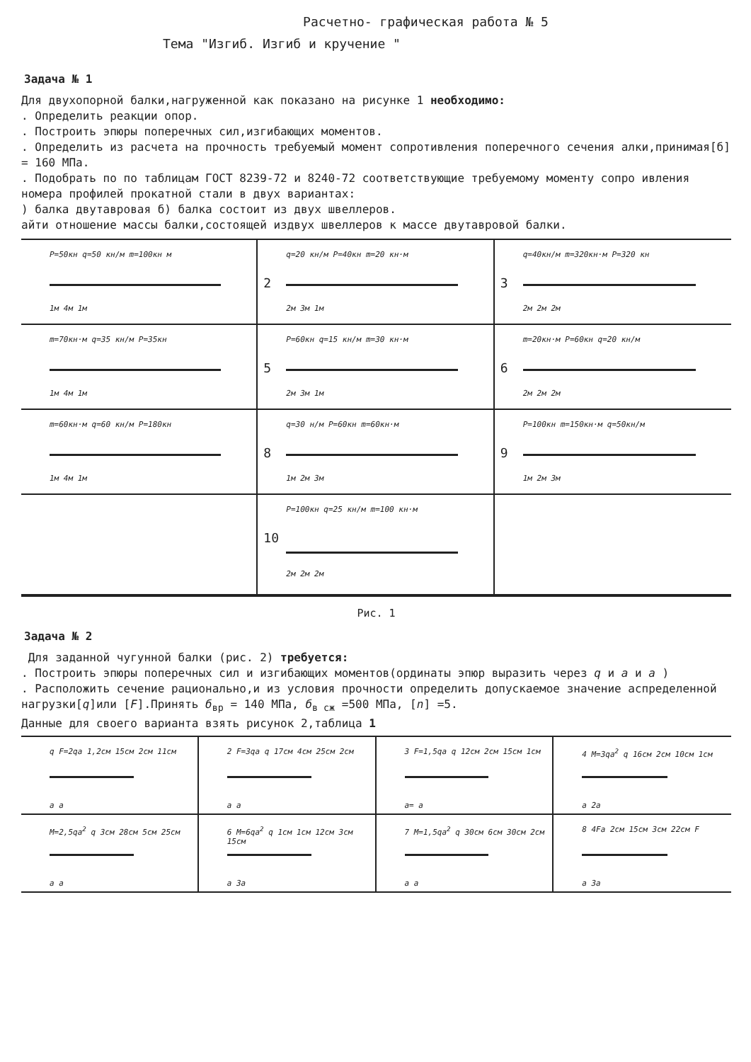Расчетно- графическая работа № 5
Тема "Изгиб. Изгиб и кручение "
Задача № 1
Для двухопорной балки,нагруженной как показано на рисунке 1 необходимо:
. Определить реакции опор.
. Построить эпюры поперечных сил,изгибающих моментов.
. Определить из расчета на прочность требуемый момент сопротивления поперечного сечения алки,принимая[б] = 160 МПа.
. Подобрать по по таблицам ГОСТ 8239-72 и 8240-72 соответствующие требуемому моменту сопро ивления номера профилей прокатной стали в двух вариантах:
) балка двутавровая б) балка состоит из двух швеллеров.
айти отношение массы балки,состоящей издвух швеллеров к массе двутавровой балки.
P=50кн q=50 кн/м m=100кн м
1м 4м 1м
2
q=20 кн/м P=40кн m=20 кн·м
2м 3м 1м
3
q=40кн/м m=320кн·м P=320 кн
2м 2м 2м
m=70кн·м q=35 кн/м P=35кн
1м 4м 1м
5
P=60кн q=15 кн/м m=30 кн·м
2м 3м 1м
6
m=20кн·м P=60кн q=20 кн/м
2м 2м 2м
m=60кн·м q=60 кн/м P=180кн
1м 4м 1м
8
q=30 н/м P=60кн m=60кн·м
1м 2м 3м
9
P=100кн m=150кн·м q=50кн/м
1м 2м 3м
10
P=100кн q=25 кн/м m=100 кн·м
2м 2м 2м
Рис. 1
Задача № 2
Для заданной чугунной балки (рис. 2) требуется:
. Построить эпюры поперечных сил и изгибающих моментов(ординаты эпюр выразить через q и a и a )
. Расположить сечение рационально,и из условия прочности определить допускаемое значение аспределенной нагрузки[q]или [F].Принять б<sub>вр</sub> = 140 МПа, б<sub>в сж</sub> =500 МПа, [n] =5.
Данные для своего варианта взять рисунок 2,таблица 1
q F=2qa 1,2см 15см 2см 11см
a a
2 F=3qa q 17см 4см 25см 2см
a a
3 F=1,5qa q 12см 2см 15см 1см
a= a
4 M=3qa<sup>2</sup> q 16см 2см 10см 1см
a 2a
M=2,5qa<sup>2</sup> q 3см 28см 5см 25см
a a
6 M=6qa<sup>2</sup> q 1см 1см 12см 3см 15см
a 3a
7 M=1,5qa<sup>2</sup> q 30см 6см 30см 2см
a a
8 4Fa 2см 15см 3см 22см F
a 3a